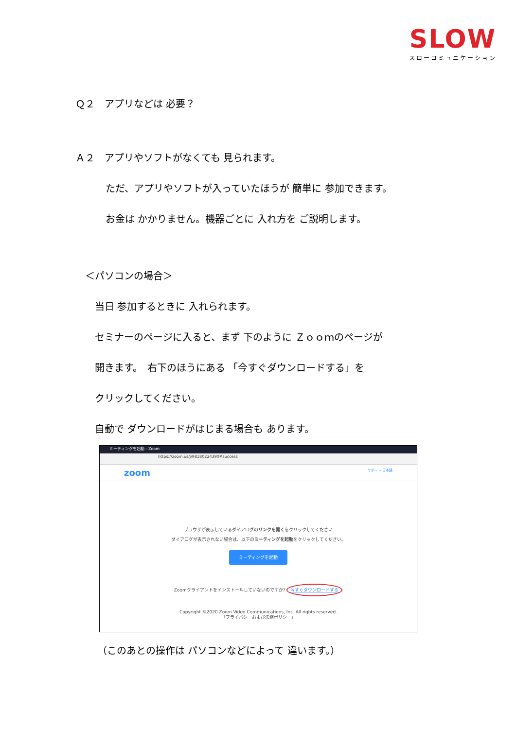SLOW
スローコミュニケーション
Ｑ２　アプリなどは 必要？
Ａ２　アプリやソフトがなくても 見られます。
ただ、アプリやソフトが入っていたほうが 簡単に 参加できます。
お金は かかりません。機器ごとに 入れ方を ご説明します。
＜パソコンの場合＞
当日 参加するときに 入れられます。
セミナーのページに入ると、まず 下のように Ｚｏｏｍのページが
開きます。　右下のほうにある 「今すぐダウンロードする」を
クリックしてください。
自動で ダウンロードがはじまる場合も あります。
ミーティングを起動 - Zoom
https://zoom.us/j/98180224390#success
zoom サポート 日本語
ブラウザが表示しているダイアログのリンクを開くをクリックしてください
ダイアログが表示されない場合は、以下のミーティングを起動をクリックしてください。
ミーティングを起動
Zoomクライアントをインストールしていないのですか? 今すぐダウンロードする
Copyright ©2020 Zoom Video Communications, Inc. All rights reserved.
「プライバシーおよび法務ポリシー」
（このあとの操作は パソコンなどによって 違います。）